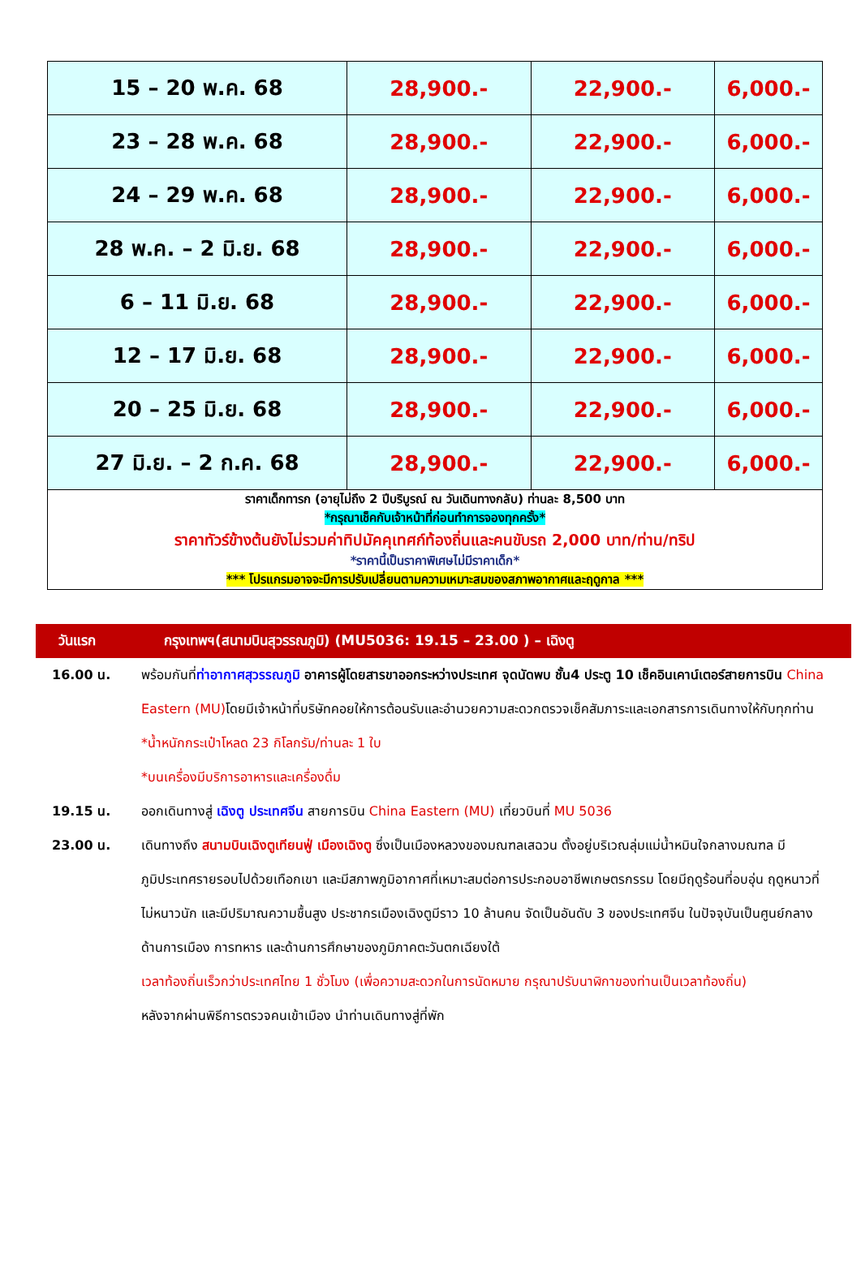| 15 – 20 พ.ค. 68 | 28,900.- | 22,900.- | 6,000.- |
| 23 – 28 พ.ค. 68 | 28,900.- | 22,900.- | 6,000.- |
| 24 – 29 พ.ค. 68 | 28,900.- | 22,900.- | 6,000.- |
| 28 พ.ค. – 2 มิ.ย. 68 | 28,900.- | 22,900.- | 6,000.- |
| 6 – 11 มิ.ย. 68 | 28,900.- | 22,900.- | 6,000.- |
| 12 – 17 มิ.ย. 68 | 28,900.- | 22,900.- | 6,000.- |
| 20 – 25 มิ.ย. 68 | 28,900.- | 22,900.- | 6,000.- |
| 27 มิ.ย. – 2 ก.ค. 68 | 28,900.- | 22,900.- | 6,000.- |
| ราคาเด็กทารก (อายุไม่ถึง 2 ปีบริบูรณ์ ณ วันเดินทางกลับ) ท่านละ 8,500 บาท *กรุณาเช็คกับเจ้าหน้าที่ก่อนทำการจองทุกครั้ง* ราคาทัวร์ข้างต้นยังไม่รวมค่าทิปมัคคุเทศก์ท้องถิ่นและคนขับรถ 2,000 บาท/ท่าน/ทริป *ราคานี้เป็นราคาพิเศษไม่มีราคาเด็ก* *** โปรแกรมอาจจะมีการปรับเปลี่ยนตามความเหมาะสมของสภาพอากาศและฤดูกาล *** | | | |
วันแรก กรุงเทพฯ(สนามบินสุวรรณภูมิ) (MU5036: 19.15 – 23.00 ) – เฉิงตู
16.00 น. พร้อมกันที่ท่าอากาศสุวรรณภูมิ อาคารผู้โดยสารขาออกระหว่างประเทศ จุดนัดพบ ชั้น4 ประตู 10 เช็คอินเคาน์เตอร์สายการบิน China Eastern (MU) โดยมีเจ้าหน้าที่บริษัทคอยให้การต้อนรับและอำนวยความสะดวกตรวจเช็คสัมภาระและเอกสารการเดินทางให้กับทุกท่าน
*น้ำหนักกระเป๋าโหลด 23 กิโลกรัม/ท่านละ 1 ใบ
*บนเครื่องมีบริการอาหารและเครื่องดื่ม
19.15 น. ออกเดินทางสู่ เฉิงตู ประเทศจีน สายการบิน China Eastern (MU) เที่ยวบินที่ MU 5036
23.00 น. เดินทางถึง สนามบินเฉิงตูเทียนฟู่ เมืองเฉิงตู ซึ่งเป็นเมืองหลวงของมณฑลเสฉวน ตั้งอยู่บริเวณลุ่มแม่น้ำหมินใจกลางมณฑล มีภูมิประเทศรายรอบไปด้วยเทือกเขา และมีสภาพภูมิอากาศที่เหมาะสมต่อการประกอบอาชีพเกษตรกรรม โดยมีฤดูร้อนที่อบอุ่น ฤดูหนาวที่ไม่หนาวนัก และมีปริมาณความชื้นสูง ประชากรเมืองเฉิงตูมีราว 10 ล้านคน จัดเป็นอันดับ 3 ของประเทศจีน ในปัจจุบันเป็นศูนย์กลางด้านการเมือง การทหาร และด้านการศึกษาของภูมิภาคตะวันตกเฉียงใต้
เวลาท้องถิ่นเร็วกว่าประเทศไทย 1 ชั่วโมง (เพื่อความสะดวกในการนัดหมาย กรุณาปรับนาฬิกาของท่านเป็นเวลาท้องถิ่น)
หลังจากผ่านพิธีการตรวจคนเข้าเมือง นำท่านเดินทางสู่ที่พัก